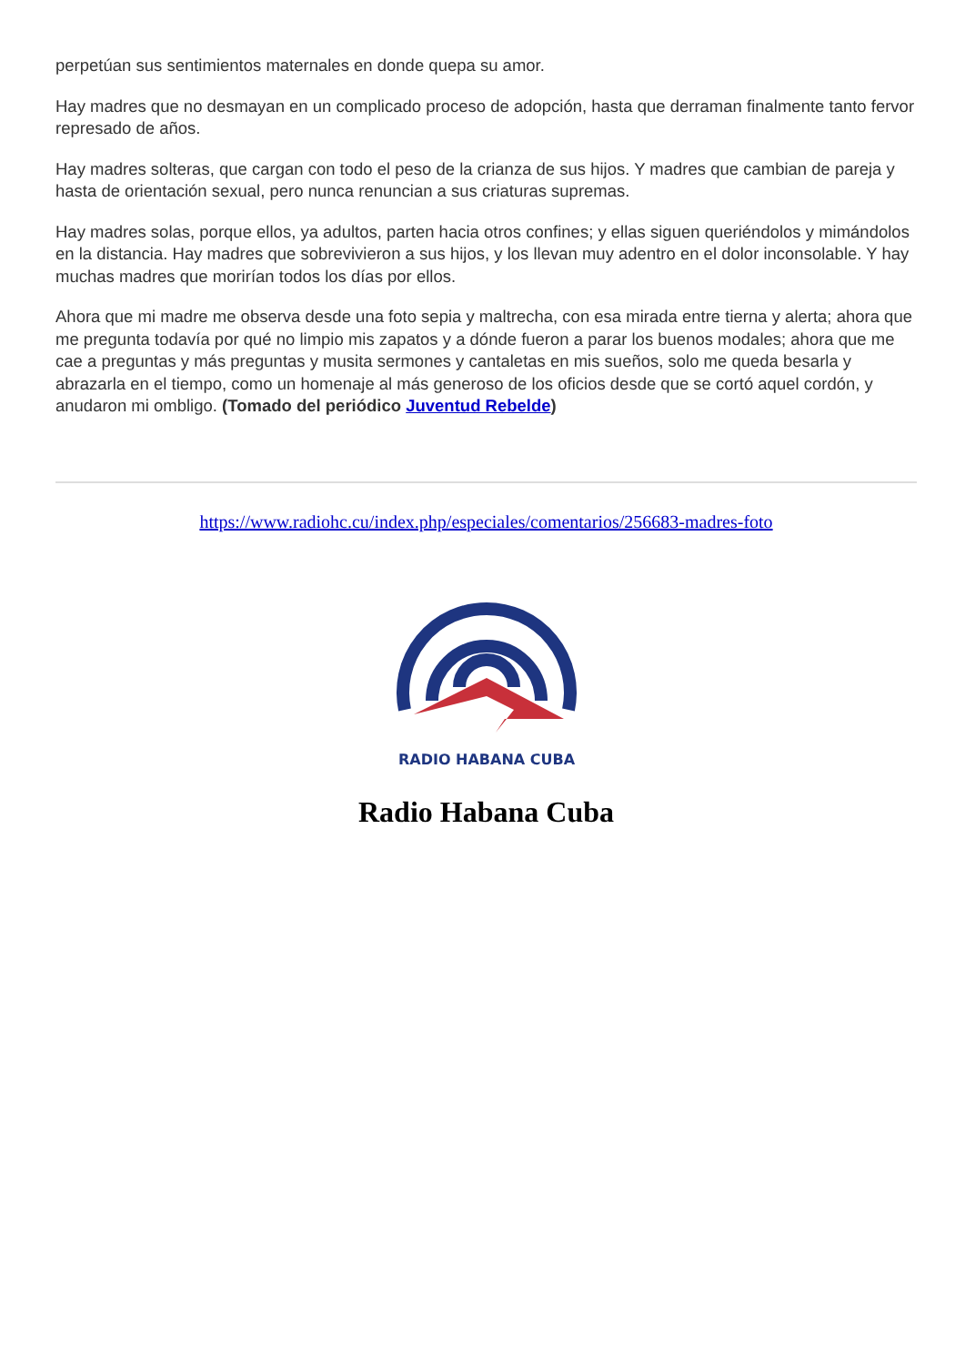perpetúan sus sentimientos maternales en donde quepa su amor.
Hay madres que no desmayan en un complicado proceso de adopción, hasta que derraman finalmente tanto fervor represado de años.
Hay madres solteras, que cargan con todo el peso de la crianza de sus hijos. Y madres que cambian de pareja y hasta de orientación sexual, pero nunca renuncian a sus criaturas supremas.
Hay madres solas, porque ellos, ya adultos, parten hacia otros confines; y ellas siguen queriéndolos y mimándolos en la distancia. Hay madres que sobrevivieron a sus hijos, y los llevan muy adentro en el dolor inconsolable. Y hay muchas madres que morirían todos los días por ellos.
Ahora que mi madre me observa desde una foto sepia y maltrecha, con esa mirada entre tierna y alerta; ahora que me pregunta todavía por qué no limpio mis zapatos y a dónde fueron a parar los buenos modales; ahora que me cae a preguntas y más preguntas y musita sermones y cantaletas en mis sueños, solo me queda besarla y abrazarla en el tiempo, como un homenaje al más generoso de los oficios desde que se cortó aquel cordón, y anudaron mi ombligo. (Tomado del periódico Juventud Rebelde)
https://www.radiohc.cu/index.php/especiales/comentarios/256683-madres-foto
RADIO HABANA CUBA
Radio Habana Cuba